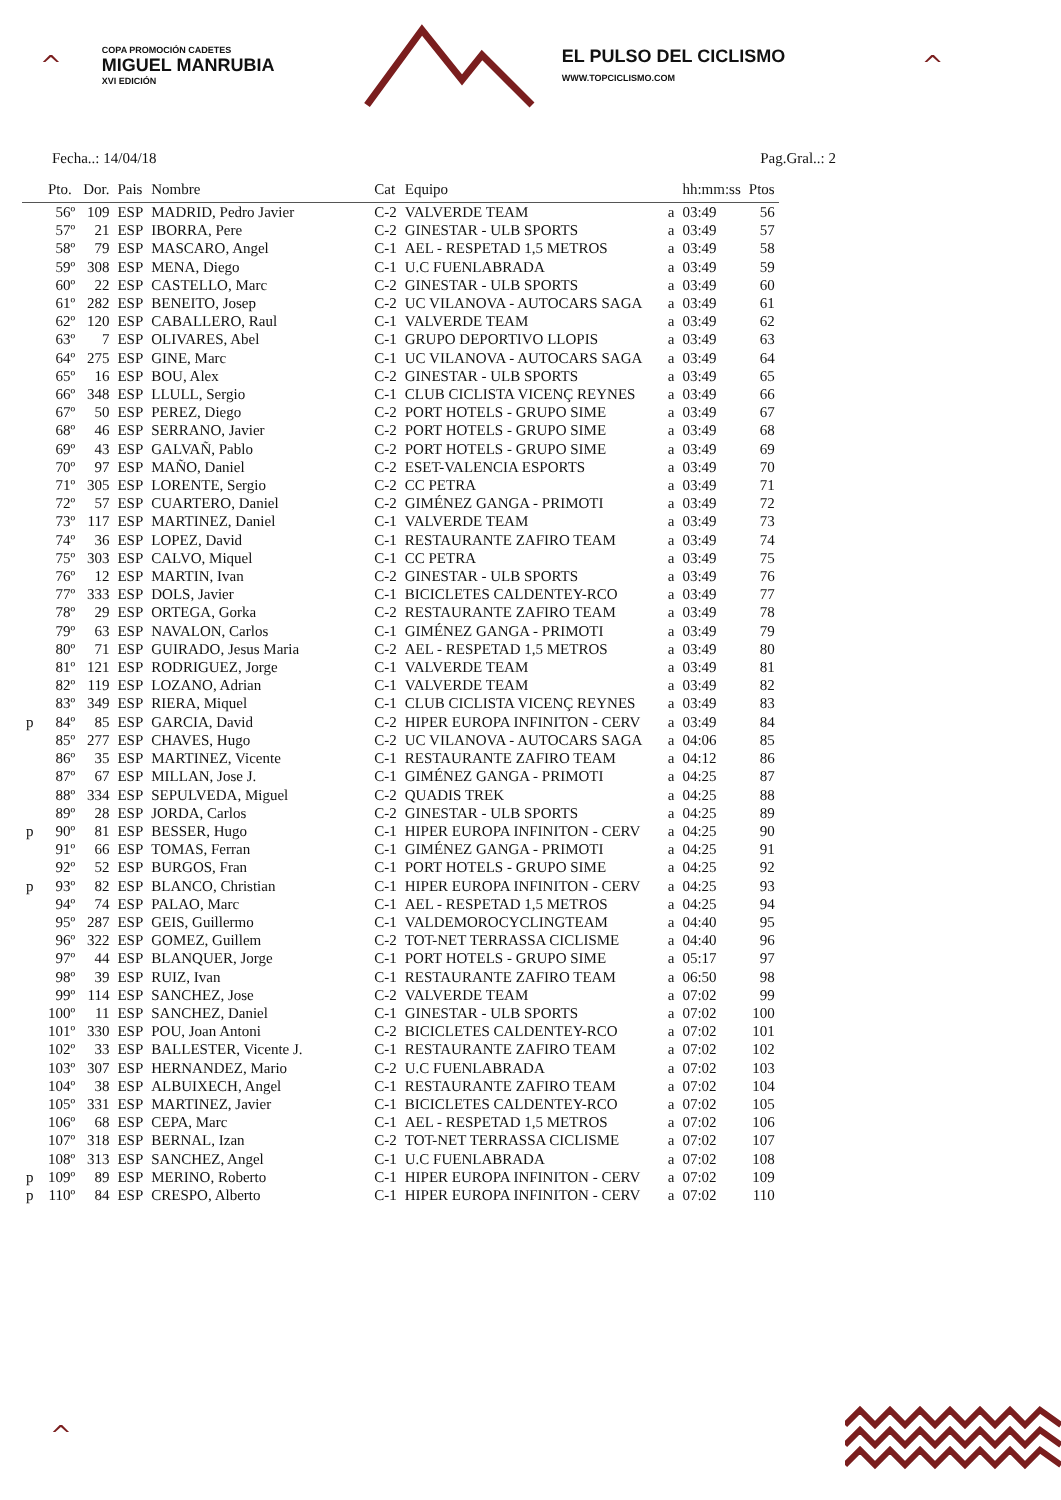^
COPA PROMOCIÓN CADETES
MIGUEL MANRUBIA
XVI EDICIÓN
EL PULSO DEL CICLISMO
WWW.TOPCICLISMO.COM
^
Fecha..: 14/04/18 Pag.Gral..: 2
| | Pto. | Dor. | Pais | Nombre | Cat | Equipo | | hh:mm:ss | Ptos |
| --- | --- | --- | --- | --- | --- | --- | --- | --- | --- |
| | 56º | 109 | ESP | MADRID, Pedro Javier | C-2 | VALVERDE TEAM | a | 03:49 | 56 |
| | 57º | 21 | ESP | IBORRA, Pere | C-2 | GINESTAR - ULB SPORTS | a | 03:49 | 57 |
| | 58º | 79 | ESP | MASCARO, Angel | C-1 | AEL - RESPETAD 1,5 METROS | a | 03:49 | 58 |
| | 59º | 308 | ESP | MENA, Diego | C-1 | U.C FUENLABRADA | a | 03:49 | 59 |
| | 60º | 22 | ESP | CASTELLO, Marc | C-2 | GINESTAR - ULB SPORTS | a | 03:49 | 60 |
| | 61º | 282 | ESP | BENEITO, Josep | C-2 | UC VILANOVA - AUTOCARS SAGA | a | 03:49 | 61 |
| | 62º | 120 | ESP | CABALLERO, Raul | C-1 | VALVERDE TEAM | a | 03:49 | 62 |
| | 63º | 7 | ESP | OLIVARES, Abel | C-1 | GRUPO DEPORTIVO LLOPIS | a | 03:49 | 63 |
| | 64º | 275 | ESP | GINE, Marc | C-1 | UC VILANOVA - AUTOCARS SAGA | a | 03:49 | 64 |
| | 65º | 16 | ESP | BOU, Alex | C-2 | GINESTAR - ULB SPORTS | a | 03:49 | 65 |
| | 66º | 348 | ESP | LLULL, Sergio | C-1 | CLUB CICLISTA VICENÇ REYNES | a | 03:49 | 66 |
| | 67º | 50 | ESP | PEREZ, Diego | C-2 | PORT HOTELS - GRUPO SIME | a | 03:49 | 67 |
| | 68º | 46 | ESP | SERRANO, Javier | C-2 | PORT HOTELS - GRUPO SIME | a | 03:49 | 68 |
| | 69º | 43 | ESP | GALVAÑ, Pablo | C-2 | PORT HOTELS - GRUPO SIME | a | 03:49 | 69 |
| | 70º | 97 | ESP | MAÑO, Daniel | C-2 | ESET-VALENCIA ESPORTS | a | 03:49 | 70 |
| | 71º | 305 | ESP | LORENTE, Sergio | C-2 | CC PETRA | a | 03:49 | 71 |
| | 72º | 57 | ESP | CUARTERO, Daniel | C-2 | GIMÉNEZ GANGA - PRIMOTI | a | 03:49 | 72 |
| | 73º | 117 | ESP | MARTINEZ, Daniel | C-1 | VALVERDE TEAM | a | 03:49 | 73 |
| | 74º | 36 | ESP | LOPEZ, David | C-1 | RESTAURANTE ZAFIRO TEAM | a | 03:49 | 74 |
| | 75º | 303 | ESP | CALVO, Miquel | C-1 | CC PETRA | a | 03:49 | 75 |
| | 76º | 12 | ESP | MARTIN, Ivan | C-2 | GINESTAR - ULB SPORTS | a | 03:49 | 76 |
| | 77º | 333 | ESP | DOLS, Javier | C-1 | BICICLETES CALDENTEY-RCO | a | 03:49 | 77 |
| | 78º | 29 | ESP | ORTEGA, Gorka | C-2 | RESTAURANTE ZAFIRO TEAM | a | 03:49 | 78 |
| | 79º | 63 | ESP | NAVALON, Carlos | C-1 | GIMÉNEZ GANGA - PRIMOTI | a | 03:49 | 79 |
| | 80º | 71 | ESP | GUIRADO, Jesus Maria | C-2 | AEL - RESPETAD 1,5 METROS | a | 03:49 | 80 |
| | 81º | 121 | ESP | RODRIGUEZ, Jorge | C-1 | VALVERDE TEAM | a | 03:49 | 81 |
| | 82º | 119 | ESP | LOZANO, Adrian | C-1 | VALVERDE TEAM | a | 03:49 | 82 |
| | 83º | 349 | ESP | RIERA, Miquel | C-1 | CLUB CICLISTA VICENÇ REYNES | a | 03:49 | 83 |
| p | 84º | 85 | ESP | GARCIA, David | C-2 | HIPER EUROPA INFINITON - CERV | a | 03:49 | 84 |
| | 85º | 277 | ESP | CHAVES, Hugo | C-2 | UC VILANOVA - AUTOCARS SAGA | a | 04:06 | 85 |
| | 86º | 35 | ESP | MARTINEZ, Vicente | C-1 | RESTAURANTE ZAFIRO TEAM | a | 04:12 | 86 |
| | 87º | 67 | ESP | MILLAN, Jose J. | C-1 | GIMÉNEZ GANGA - PRIMOTI | a | 04:25 | 87 |
| | 88º | 334 | ESP | SEPULVEDA, Miguel | C-2 | QUADIS TREK | a | 04:25 | 88 |
| | 89º | 28 | ESP | JORDA, Carlos | C-2 | GINESTAR - ULB SPORTS | a | 04:25 | 89 |
| p | 90º | 81 | ESP | BESSER, Hugo | C-1 | HIPER EUROPA INFINITON - CERV | a | 04:25 | 90 |
| | 91º | 66 | ESP | TOMAS, Ferran | C-1 | GIMÉNEZ GANGA - PRIMOTI | a | 04:25 | 91 |
| | 92º | 52 | ESP | BURGOS, Fran | C-1 | PORT HOTELS - GRUPO SIME | a | 04:25 | 92 |
| p | 93º | 82 | ESP | BLANCO, Christian | C-1 | HIPER EUROPA INFINITON - CERV | a | 04:25 | 93 |
| | 94º | 74 | ESP | PALAO, Marc | C-1 | AEL - RESPETAD 1,5 METROS | a | 04:25 | 94 |
| | 95º | 287 | ESP | GEIS, Guillermo | C-1 | VALDEMOROCYCLINGTEAM | a | 04:40 | 95 |
| | 96º | 322 | ESP | GOMEZ, Guillem | C-2 | TOT-NET TERRASSA CICLISME | a | 04:40 | 96 |
| | 97º | 44 | ESP | BLANQUER, Jorge | C-1 | PORT HOTELS - GRUPO SIME | a | 05:17 | 97 |
| | 98º | 39 | ESP | RUIZ, Ivan | C-1 | RESTAURANTE ZAFIRO TEAM | a | 06:50 | 98 |
| | 99º | 114 | ESP | SANCHEZ, Jose | C-2 | VALVERDE TEAM | a | 07:02 | 99 |
| | 100º | 11 | ESP | SANCHEZ, Daniel | C-1 | GINESTAR - ULB SPORTS | a | 07:02 | 100 |
| | 101º | 330 | ESP | POU, Joan Antoni | C-2 | BICICLETES CALDENTEY-RCO | a | 07:02 | 101 |
| | 102º | 33 | ESP | BALLESTER, Vicente J. | C-1 | RESTAURANTE ZAFIRO TEAM | a | 07:02 | 102 |
| | 103º | 307 | ESP | HERNANDEZ, Mario | C-2 | U.C FUENLABRADA | a | 07:02 | 103 |
| | 104º | 38 | ESP | ALBUIXECH, Angel | C-1 | RESTAURANTE ZAFIRO TEAM | a | 07:02 | 104 |
| | 105º | 331 | ESP | MARTINEZ, Javier | C-1 | BICICLETES CALDENTEY-RCO | a | 07:02 | 105 |
| | 106º | 68 | ESP | CEPA, Marc | C-1 | AEL - RESPETAD 1,5 METROS | a | 07:02 | 106 |
| | 107º | 318 | ESP | BERNAL, Izan | C-2 | TOT-NET TERRASSA CICLISME | a | 07:02 | 107 |
| | 108º | 313 | ESP | SANCHEZ, Angel | C-1 | U.C FUENLABRADA | a | 07:02 | 108 |
| p | 109º | 89 | ESP | MERINO, Roberto | C-1 | HIPER EUROPA INFINITON - CERV | a | 07:02 | 109 |
| p | 110º | 84 | ESP | CRESPO, Alberto | C-1 | HIPER EUROPA INFINITON - CERV | a | 07:02 | 110 |
^